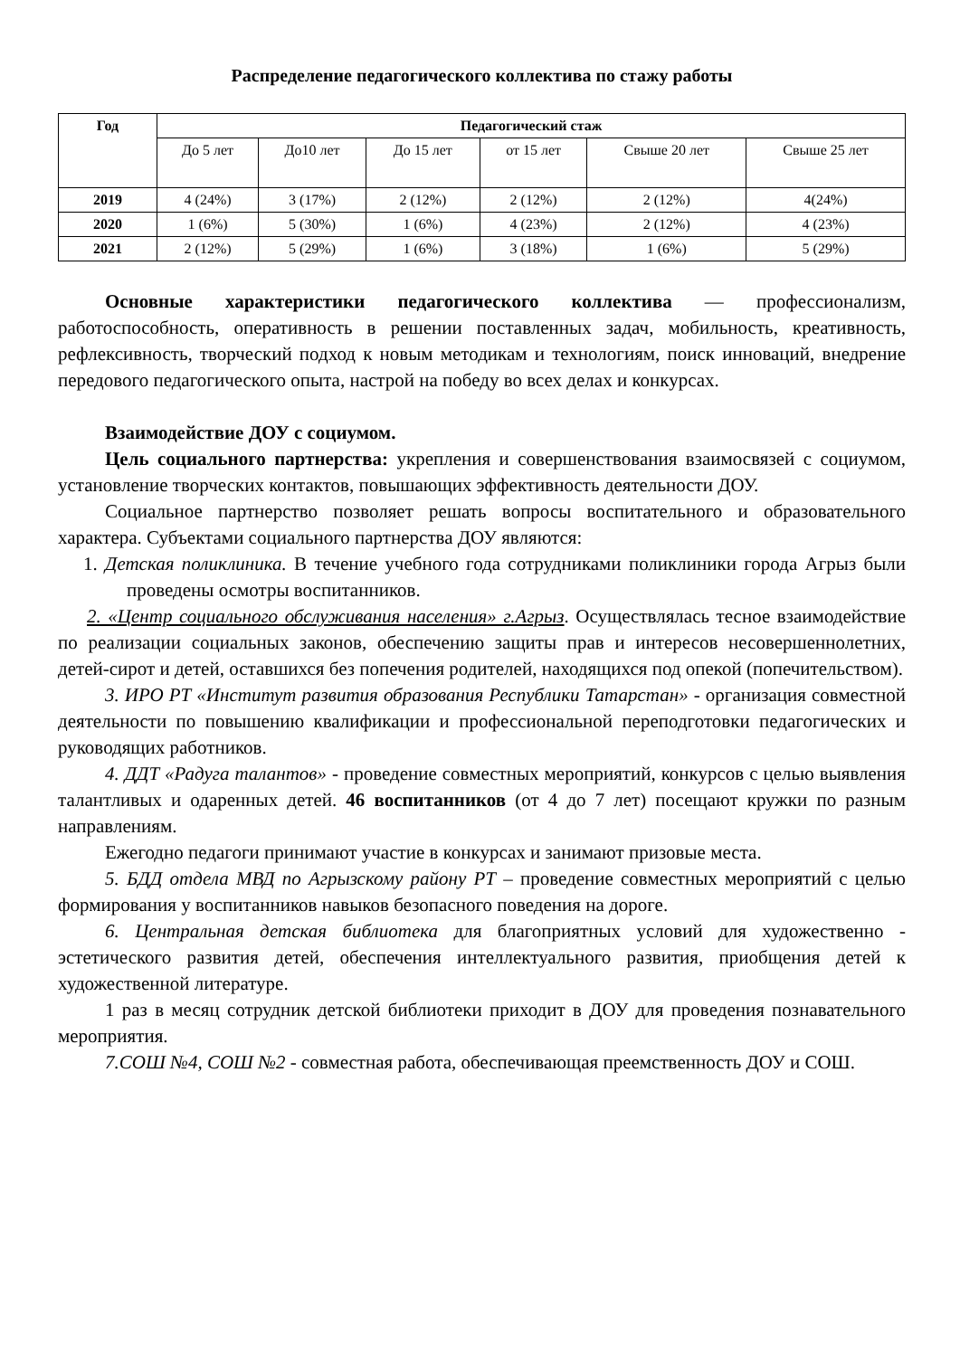Распределение педагогического коллектива по стажу работы
| Год | Педагогический стаж | | | | | |
| --- | --- | --- | --- | --- | --- | --- |
| | До 5 лет | До10 лет | До 15 лет | от 15 лет | Свыше 20 лет | Свыше 25 лет |
| 2019 | 4 (24%) | 3 (17%) | 2 (12%) | 2 (12%) | 2 (12%) | 4(24%) |
| 2020 | 1 (6%) | 5 (30%) | 1 (6%) | 4 (23%) | 2 (12%) | 4 (23%) |
| 2021 | 2 (12%) | 5 (29%) | 1 (6%) | 3 (18%) | 1 (6%) | 5 (29%) |
Основные характеристики педагогического коллектива — профессионализм, работоспособность, оперативность в решении поставленных задач, мобильность, креативность, рефлексивность, творческий подход к новым методикам и технологиям, поиск инноваций, внедрение передового педагогического опыта, настрой на победу во всех делах и конкурсах.
Взаимодействие ДОУ с социумом.
Цель социального партнерства: укрепления и совершенствования взаимосвязей с социумом, установление творческих контактов, повышающих эффективность деятельности ДОУ.
Социальное партнерство позволяет решать вопросы воспитательного и образовательного характера. Субъектами социального партнерства ДОУ являются:
1. Детская поликлиника. В течение учебного года сотрудниками поликлиники города Агрыз были проведены осмотры воспитанников.
2. «Центр социального обслуживания населения» г.Агрыз. Осуществлялась тесное взаимодействие по реализации социальных законов, обеспечению защиты прав и интересов несовершеннолетних, детей-сирот и детей, оставшихся без попечения родителей, находящихся под опекой (попечительством).
3. ИРО РТ «Институт развития образования Республики Татарстан» - организация совместной деятельности по повышению квалификации и профессиональной переподготовки педагогических и руководящих работников.
4. ДДТ «Радуга талантов» - проведение совместных мероприятий, конкурсов с целью выявления талантливых и одаренных детей. 46 воспитанников (от 4 до 7 лет) посещают кружки по разным направлениям.
Ежегодно педагоги принимают участие в конкурсах и занимают призовые места.
5. БДД отдела МВД по Агрызскому району РТ – проведение совместных мероприятий с целью формирования у воспитанников навыков безопасного поведения на дороге.
6. Центральная детская библиотека для благоприятных условий для художественно - эстетического развития детей, обеспечения интеллектуального развития, приобщения детей к художественной литературе.
1 раз в месяц сотрудник детской библиотеки приходит в ДОУ для проведения познавательного мероприятия.
7.СОШ №4, СОШ №2 - совместная работа, обеспечивающая преемственность ДОУ и СОШ.